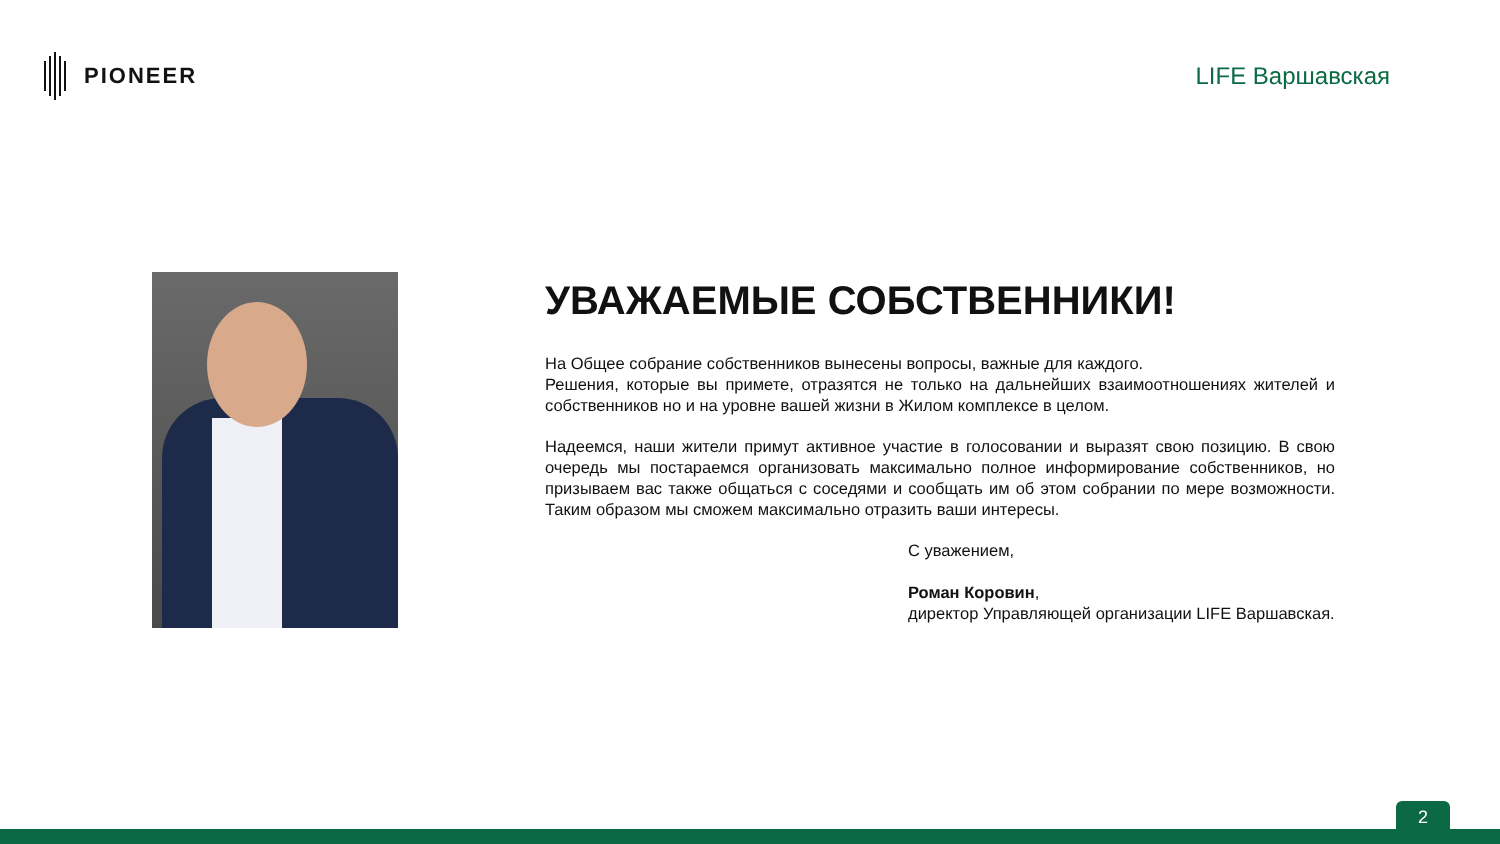PIONEER LIFE Варшавская
УВАЖАЕМЫЕ СОБСТВЕННИКИ!
На Общее собрание собственников вынесены вопросы, важные для каждого.
Решения, которые вы примете, отразятся не только на дальнейших взаимоотношениях жителей и собственников но и на уровне вашей жизни в Жилом комплексе в целом.
Надеемся, наши жители примут активное участие в голосовании и выразят свою позицию. В свою очередь мы постараемся организовать максимально полное информирование собственников, но призываем вас также общаться с соседями и сообщать им об этом собрании по мере возможности. Таким образом мы сможем максимально отразить ваши интересы.
С уважением,
Роман Коровин,
директор Управляющей организации LIFE Варшавская.
2